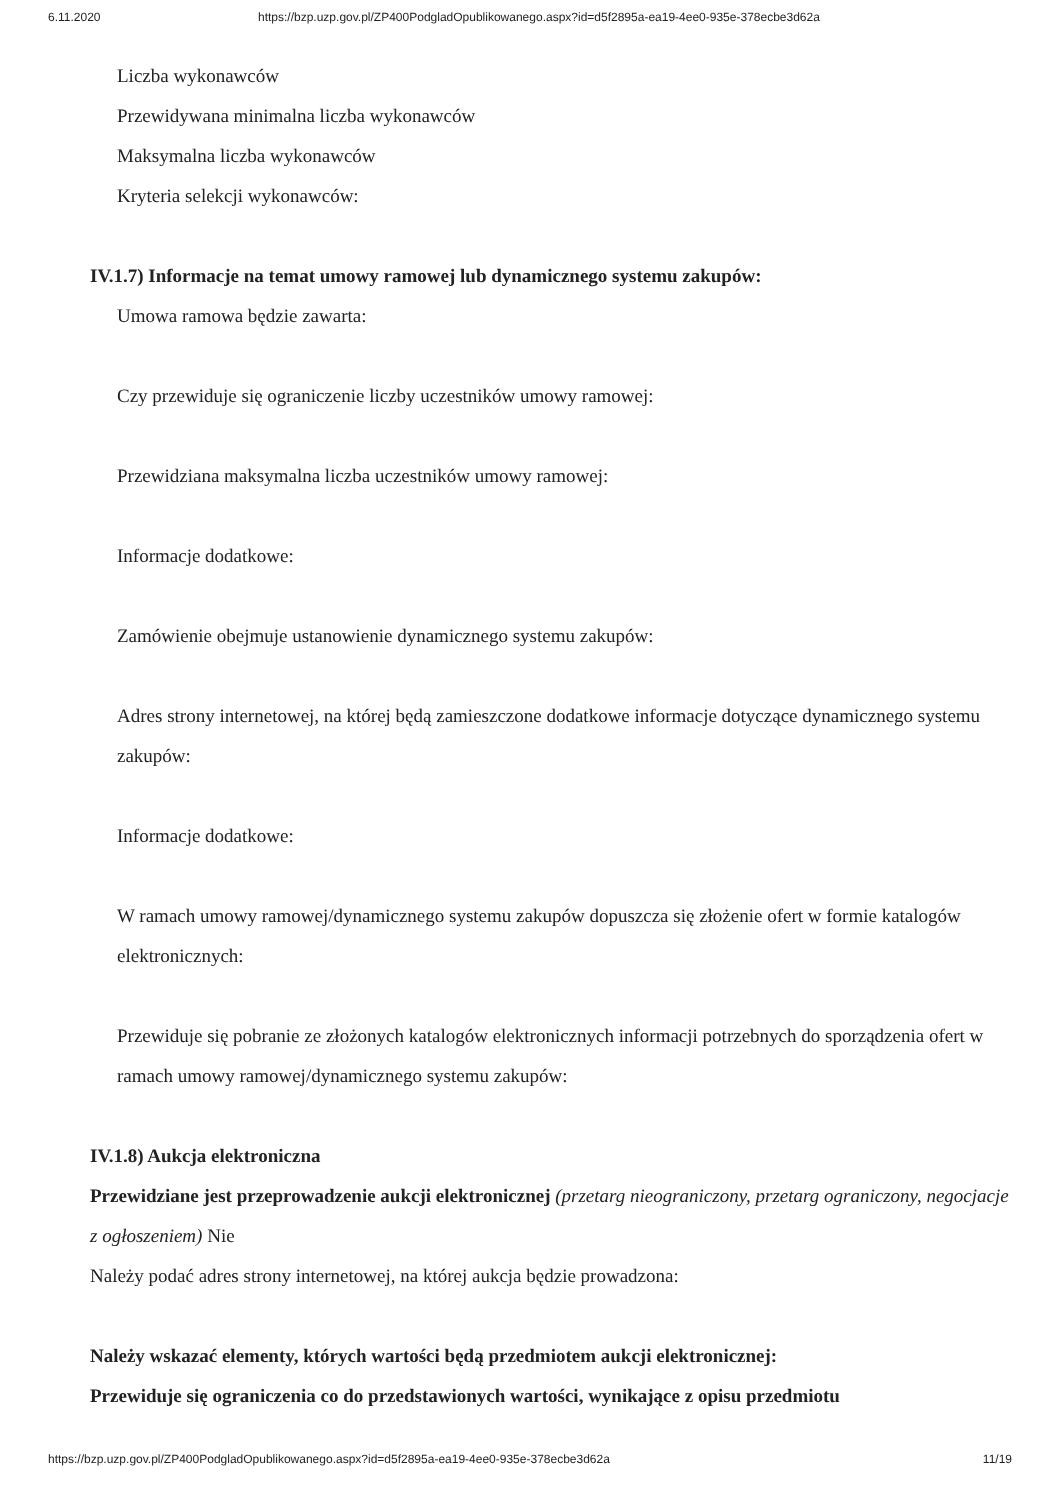6.11.2020 https://bzp.uzp.gov.pl/ZP400PodgladOpublikowanego.aspx?id=d5f2895a-ea19-4ee0-935e-378ecbe3d62a
Liczba wykonawców
Przewidywana minimalna liczba wykonawców
Maksymalna liczba wykonawców
Kryteria selekcji wykonawców:
IV.1.7) Informacje na temat umowy ramowej lub dynamicznego systemu zakupów:
Umowa ramowa będzie zawarta:
Czy przewiduje się ograniczenie liczby uczestników umowy ramowej:
Przewidziana maksymalna liczba uczestników umowy ramowej:
Informacje dodatkowe:
Zamówienie obejmuje ustanowienie dynamicznego systemu zakupów:
Adres strony internetowej, na której będą zamieszczone dodatkowe informacje dotyczące dynamicznego systemu zakupów:
Informacje dodatkowe:
W ramach umowy ramowej/dynamicznego systemu zakupów dopuszcza się złożenie ofert w formie katalogów elektronicznych:
Przewiduje się pobranie ze złożonych katalogów elektronicznych informacji potrzebnych do sporządzenia ofert w ramach umowy ramowej/dynamicznego systemu zakupów:
IV.1.8) Aukcja elektroniczna
Przewidziane jest przeprowadzenie aukcji elektronicznej (przetarg nieograniczony, przetarg ograniczony, negocjacje z ogłoszeniem) Nie
Należy podać adres strony internetowej, na której aukcja będzie prowadzona:
Należy wskazać elementy, których wartości będą przedmiotem aukcji elektronicznej:
Przewiduje się ograniczenia co do przedstawionych wartości, wynikające z opisu przedmiotu
https://bzp.uzp.gov.pl/ZP400PodgladOpublikowanego.aspx?id=d5f2895a-ea19-4ee0-935e-378ecbe3d62a 11/19